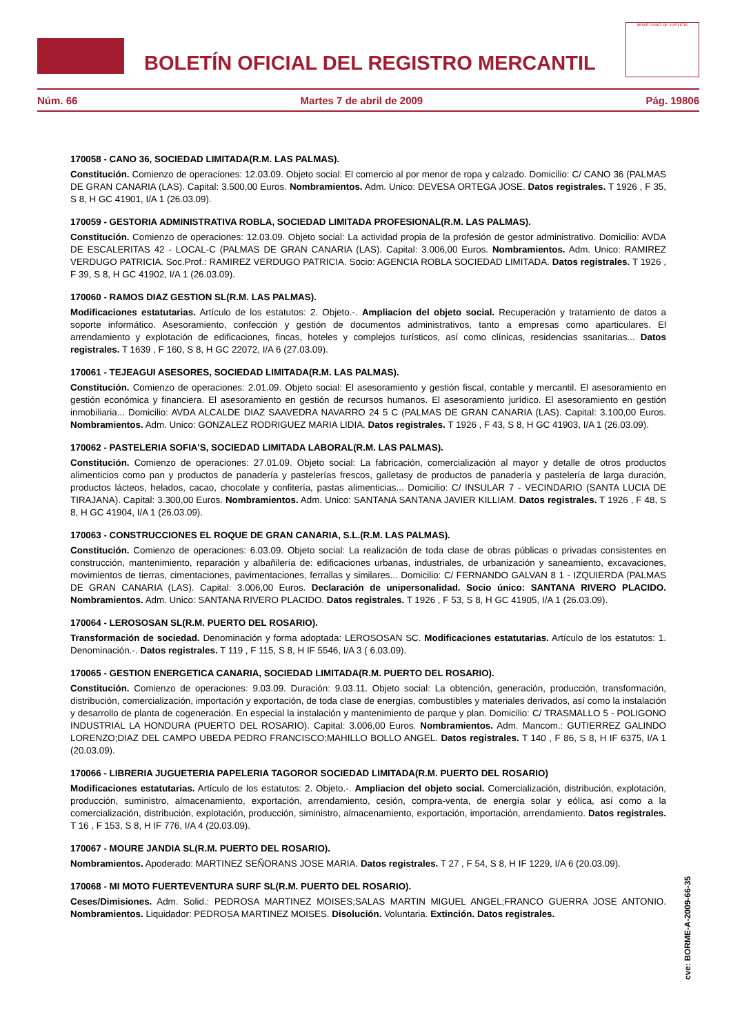BOLETÍN OFICIAL DEL REGISTRO MERCANTIL
MINISTERIO DE JUSTICIA
Núm. 66 Martes 7 de abril de 2009 Pág. 19806
170058 - CANO 36, SOCIEDAD LIMITADA(R.M. LAS PALMAS).
Constitución. Comienzo de operaciones: 12.03.09. Objeto social: El comercio al por menor de ropa y calzado. Domicilio: C/ CANO 36 (PALMAS DE GRAN CANARIA (LAS). Capital: 3.500,00 Euros. Nombramientos. Adm. Unico: DEVESA ORTEGA JOSE. Datos registrales. T 1926 , F 35, S 8, H GC 41901, I/A 1 (26.03.09).
170059 - GESTORIA ADMINISTRATIVA ROBLA, SOCIEDAD LIMITADA PROFESIONAL(R.M. LAS PALMAS).
Constitución. Comienzo de operaciones: 12.03.09. Objeto social: La actividad propia de la profesión de gestor administrativo. Domicilio: AVDA DE ESCALERITAS 42 - LOCAL-C (PALMAS DE GRAN CANARIA (LAS). Capital: 3.006,00 Euros. Nombramientos. Adm. Unico: RAMIREZ VERDUGO PATRICIA. Soc.Prof.: RAMIREZ VERDUGO PATRICIA. Socio: AGENCIA ROBLA SOCIEDAD LIMITADA. Datos registrales. T 1926 , F 39, S 8, H GC 41902, I/A 1 (26.03.09).
170060 - RAMOS DIAZ GESTION SL(R.M. LAS PALMAS).
Modificaciones estatutarias. Artículo de los estatutos: 2. Objeto.-. Ampliacion del objeto social. Recuperación y tratamiento de datos a soporte informático. Asesoramiento, confección y gestión de documentos administrativos, tanto a empresas como aparticulares. El arrendamiento y explotación de edificaciones, fincas, hoteles y complejos turísticos, así como clínicas, residencias ssanitarias... Datos registrales. T 1639 , F 160, S 8, H GC 22072, I/A 6 (27.03.09).
170061 - TEJEAGUI ASESORES, SOCIEDAD LIMITADA(R.M. LAS PALMAS).
Constitución. Comienzo de operaciones: 2.01.09. Objeto social: El asesoramiento y gestión fiscal, contable y mercantil. El asesoramiento en gestión económica y financiera. El asesoramiento en gestión de recursos humanos. El asesoramiento jurídico. El asesoramiento en gestión inmobiliaria... Domicilio: AVDA ALCALDE DIAZ SAAVEDRA NAVARRO 24 5 C (PALMAS DE GRAN CANARIA (LAS). Capital: 3.100,00 Euros. Nombramientos. Adm. Unico: GONZALEZ RODRIGUEZ MARIA LIDIA. Datos registrales. T 1926 , F 43, S 8, H GC 41903, I/A 1 (26.03.09).
170062 - PASTELERIA SOFIA'S, SOCIEDAD LIMITADA LABORAL(R.M. LAS PALMAS).
Constitución. Comienzo de operaciones: 27.01.09. Objeto social: La fabricación, comercialización al mayor y detalle de otros productos alimenticios como pan y productos de panadería y pastelerías frescos, galletasy de productos de panadería y pastelería de larga duración, productos lácteos, helados, cacao, chocolate y confitería, pastas alimenticias... Domicilio: C/ INSULAR 7 - VECINDARIO (SANTA LUCIA DE TIRAJANA). Capital: 3.300,00 Euros. Nombramientos. Adm. Unico: SANTANA SANTANA JAVIER KILLIAM. Datos registrales. T 1926 , F 48, S 8, H GC 41904, I/A 1 (26.03.09).
170063 - CONSTRUCCIONES EL ROQUE DE GRAN CANARIA, S.L.(R.M. LAS PALMAS).
Constitución. Comienzo de operaciones: 6.03.09. Objeto social: La realización de toda clase de obras públicas o privadas consistentes en construcción, mantenimiento, reparación y albañilería de: edificaciones urbanas, industriales, de urbanización y saneamiento, excavaciones, movimientos de tierras, cimentaciones, pavimentaciones, ferrallas y similares... Domicilio: C/ FERNANDO GALVAN 8 1 - IZQUIERDA (PALMAS DE GRAN CANARIA (LAS). Capital: 3.006,00 Euros. Declaración de unipersonalidad. Socio único: SANTANA RIVERO PLACIDO. Nombramientos. Adm. Unico: SANTANA RIVERO PLACIDO. Datos registrales. T 1926 , F 53, S 8, H GC 41905, I/A 1 (26.03.09).
170064 - LEROSOSAN SL(R.M. PUERTO DEL ROSARIO).
Transformación de sociedad. Denominación y forma adoptada: LEROSOSAN SC. Modificaciones estatutarias. Artículo de los estatutos: 1. Denominación.-. Datos registrales. T 119 , F 115, S 8, H IF 5546, I/A 3 ( 6.03.09).
170065 - GESTION ENERGETICA CANARIA, SOCIEDAD LIMITADA(R.M. PUERTO DEL ROSARIO).
Constitución. Comienzo de operaciones: 9.03.09. Duración: 9.03.11. Objeto social: La obtención, generación, producción, transformación, distribución, comercialización, importación y exportación, de toda clase de energías, combustibles y materiales derivados, así como la instalación y desarrollo de planta de cogeneración. En especial la instalación y mantenimiento de parque y plan. Domicilio: C/ TRASMALLO 5 - POLIGONO INDUSTRIAL LA HONDURA (PUERTO DEL ROSARIO). Capital: 3.006,00 Euros. Nombramientos. Adm. Mancom.: GUTIERREZ GALINDO LORENZO;DIAZ DEL CAMPO UBEDA PEDRO FRANCISCO;MAHILLO BOLLO ANGEL. Datos registrales. T 140 , F 86, S 8, H IF 6375, I/A 1 (20.03.09).
170066 - LIBRERIA JUGUETERIA PAPELERIA TAGOROR SOCIEDAD LIMITADA(R.M. PUERTO DEL ROSARIO)
Modificaciones estatutarias. Artículo de los estatutos: 2. Objeto.-. Ampliacion del objeto social. Comercialización, distribución, explotación, producción, suministro, almacenamiento, exportación, arrendamiento, cesión, compra-venta, de energía solar y eólica, así como a la comercialización, distribución, explotación, producción, siministro, almacenamiento, exportación, importación, arrendamiento. Datos registrales. T 16 , F 153, S 8, H IF 776, I/A 4 (20.03.09).
170067 - MOURE JANDIA SL(R.M. PUERTO DEL ROSARIO).
Nombramientos. Apoderado: MARTINEZ SEÑORANS JOSE MARIA. Datos registrales. T 27 , F 54, S 8, H IF 1229, I/A 6 (20.03.09).
170068 - MI MOTO FUERTEVENTURA SURF SL(R.M. PUERTO DEL ROSARIO).
Ceses/Dimisiones. Adm. Solid.: PEDROSA MARTINEZ MOISES;SALAS MARTIN MIGUEL ANGEL;FRANCO GUERRA JOSE ANTONIO. Nombramientos. Liquidador: PEDROSA MARTINEZ MOISES. Disolución. Voluntaria. Extinción. Datos registrales.
cve: BORME-A-2009-66-35